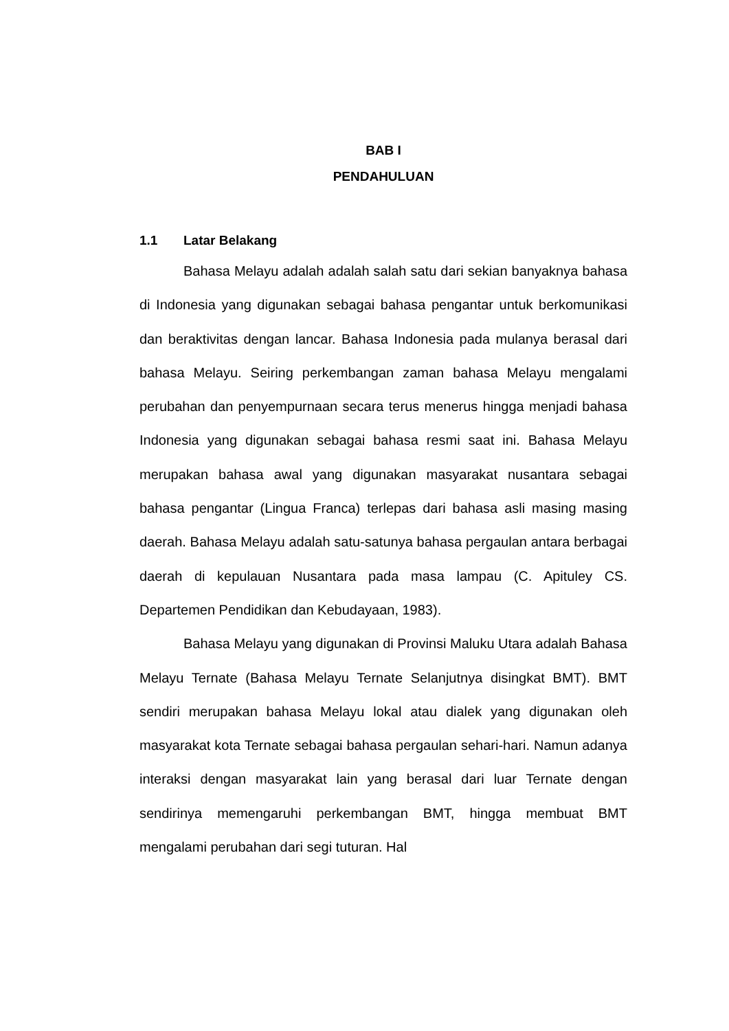BAB I
PENDAHULUAN
1.1 Latar Belakang
Bahasa Melayu adalah adalah salah satu dari sekian banyaknya bahasa di Indonesia yang digunakan sebagai bahasa pengantar untuk berkomunikasi dan beraktivitas dengan lancar. Bahasa Indonesia pada mulanya berasal dari bahasa Melayu. Seiring perkembangan zaman bahasa Melayu mengalami perubahan dan penyempurnaan secara terus menerus hingga menjadi bahasa Indonesia yang digunakan sebagai bahasa resmi saat ini. Bahasa Melayu merupakan bahasa awal yang digunakan masyarakat nusantara sebagai bahasa pengantar (Lingua Franca) terlepas dari bahasa asli masing masing daerah. Bahasa Melayu adalah satu-satunya bahasa pergaulan antara berbagai daerah di kepulauan Nusantara pada masa lampau (C. Apituley CS. Departemen Pendidikan dan Kebudayaan, 1983).
Bahasa Melayu yang digunakan di Provinsi Maluku Utara adalah Bahasa Melayu Ternate (Bahasa Melayu Ternate Selanjutnya disingkat BMT). BMT sendiri merupakan bahasa Melayu lokal atau dialek yang digunakan oleh masyarakat kota Ternate sebagai bahasa pergaulan sehari-hari. Namun adanya interaksi dengan masyarakat lain yang berasal dari luar Ternate dengan sendirinya memengaruhi perkembangan BMT, hingga membuat BMT mengalami perubahan dari segi tuturan. Hal